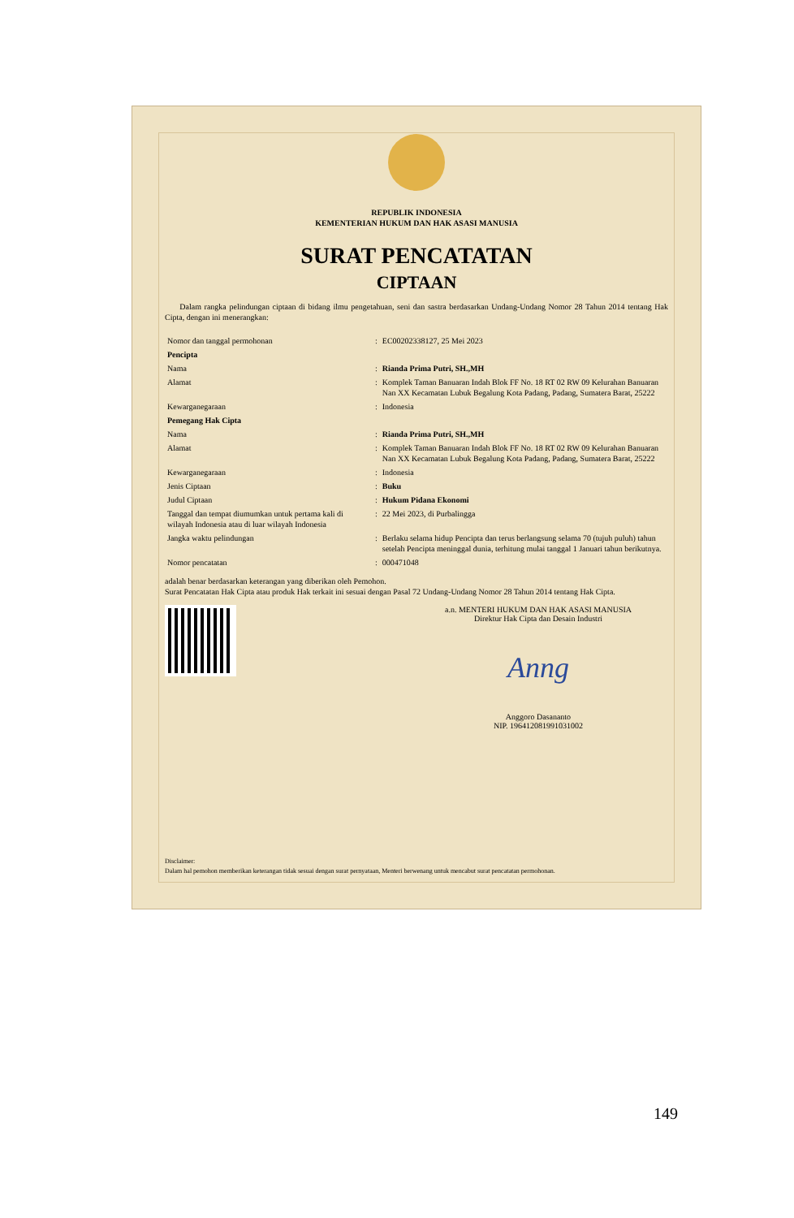REPUBLIK INDONESIA
KEMENTERIAN HUKUM DAN HAK ASASI MANUSIA
SURAT PENCATATAN
CIPTAAN
Dalam rangka pelindungan ciptaan di bidang ilmu pengetahuan, seni dan sastra berdasarkan Undang-Undang Nomor 28 Tahun 2014 tentang Hak Cipta, dengan ini menerangkan:
| Nomor dan tanggal permohonan | : | EC00202338127, 25 Mei 2023 |
| Pencipta | | |
| Nama | : | Rianda Prima Putri, SH.,MH |
| Alamat | : | Komplek Taman Banuaran Indah Blok FF No. 18 RT 02 RW 09 Kelurahan Banuaran Nan XX Kecamatan Lubuk Begalung Kota Padang, Padang, Sumatera Barat, 25222 |
| Kewarganegaraan | : | Indonesia |
| Pemegang Hak Cipta | | |
| Nama | : | Rianda Prima Putri, SH.,MH |
| Alamat | : | Komplek Taman Banuaran Indah Blok FF No. 18 RT 02 RW 09 Kelurahan Banuaran Nan XX Kecamatan Lubuk Begalung Kota Padang, Padang, Sumatera Barat, 25222 |
| Kewarganegaraan | : | Indonesia |
| Jenis Ciptaan | : | Buku |
| Judul Ciptaan | : | Hukum Pidana Ekonomi |
| Tanggal dan tempat diumumkan untuk pertama kali di wilayah Indonesia atau di luar wilayah Indonesia | : | 22 Mei 2023, di Purbalingga |
| Jangka waktu pelindungan | : | Berlaku selama hidup Pencipta dan terus berlangsung selama 70 (tujuh puluh) tahun setelah Pencipta meninggal dunia, terhitung mulai tanggal 1 Januari tahun berikutnya. |
| Nomor pencatatan | : | 000471048 |
adalah benar berdasarkan keterangan yang diberikan oleh Pemohon.
Surat Pencatatan Hak Cipta atau produk Hak terkait ini sesuai dengan Pasal 72 Undang-Undang Nomor 28 Tahun 2014 tentang Hak Cipta.
a.n. MENTERI HUKUM DAN HAK ASASI MANUSIA
Direktur Hak Cipta dan Desain Industri
Anng
Anggoro Dasananto
NIP. 196412081991031002
Disclaimer:
Dalam hal pemohon memberikan keterangan tidak sesuai dengan surat pernyataan, Menteri berwenang untuk mencabut surat pencatatan permohonan.
149